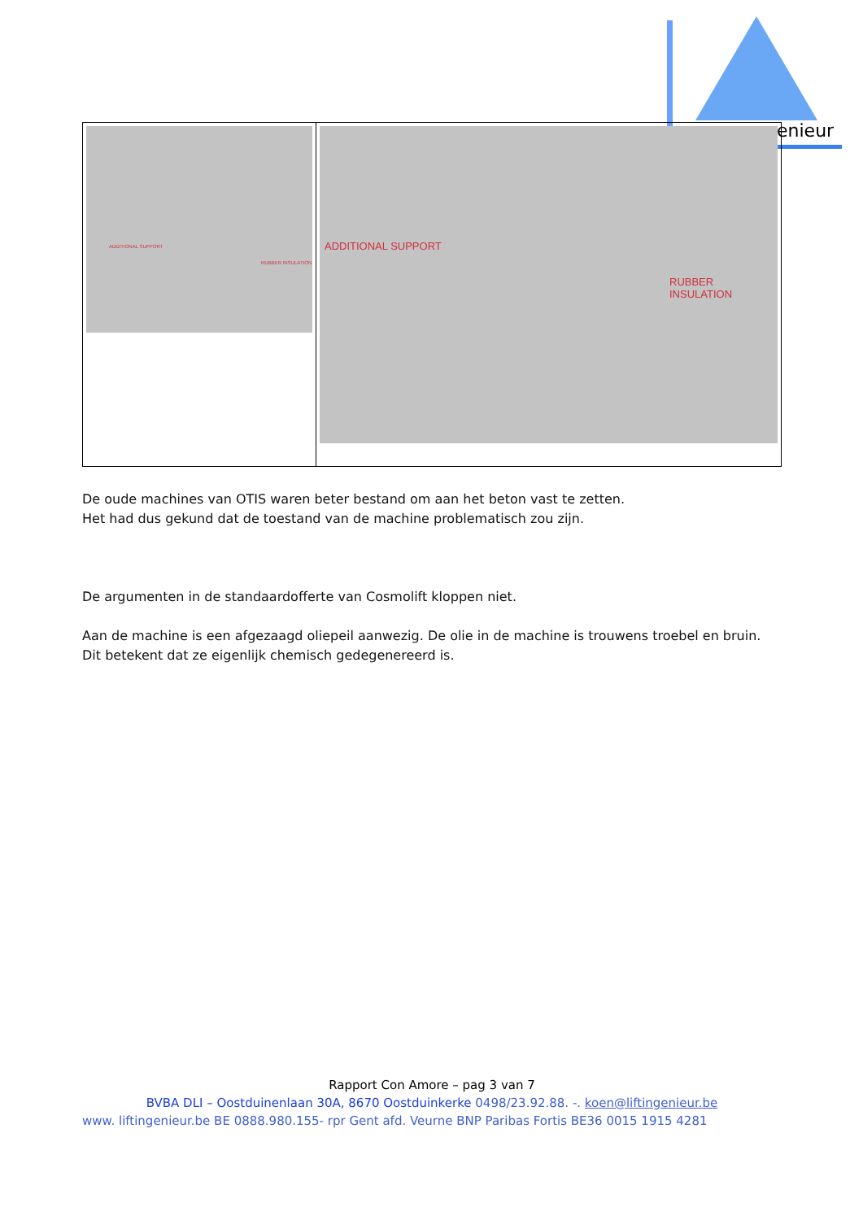enieur
| ADDITIONAL SUPPORT RUBBER INSULATION | ADDITIONAL SUPPORT RUBBER INSULATION |
De oude machines van OTIS waren beter bestand om aan het beton vast te zetten.
Het had dus gekund dat de toestand van de machine problematisch zou zijn.
De argumenten in de standaardofferte van Cosmolift kloppen niet.
Aan de machine is een afgezaagd oliepeil aanwezig. De olie in de machine is trouwens troebel en bruin. Dit betekent dat ze eigenlijk chemisch gedegenereerd is.
Rapport Con Amore – pag 3 van 7
BVBA DLI – Oostduinenlaan 30A, 8670 Oostduinkerke 0498/23.92.88. -. koen@liftingenieur.be
www. liftingenieur.be BE 0888.980.155- rpr Gent afd. Veurne BNP Paribas Fortis BE36 0015 1915 4281